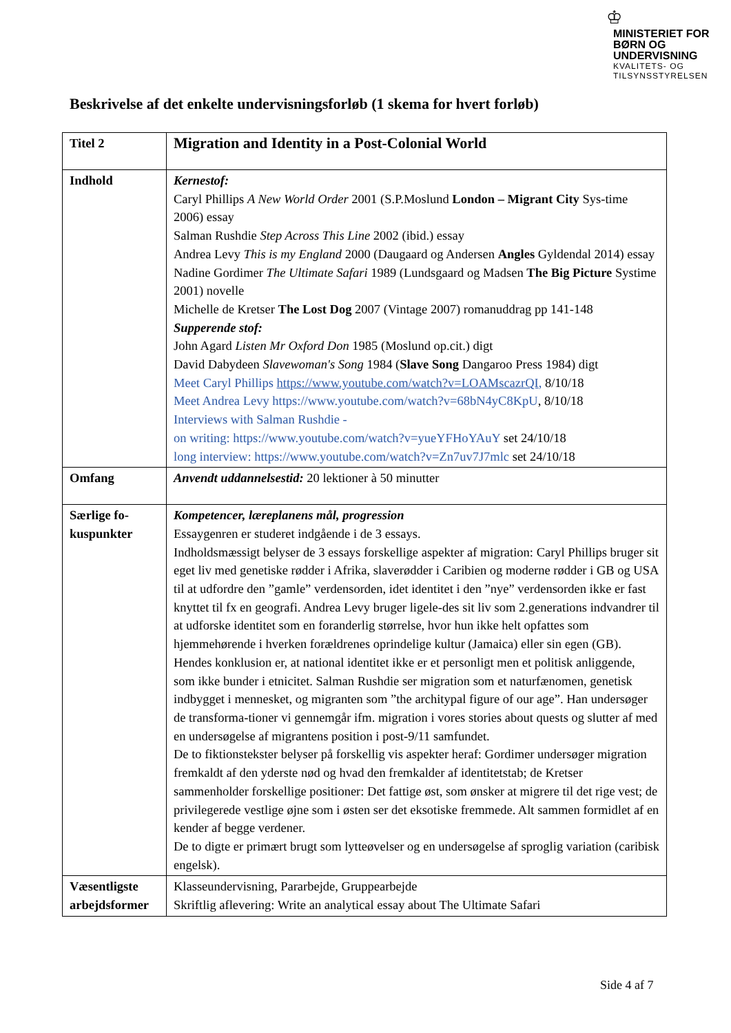♔
MINISTERIET FOR
BØRN OG
UNDERVISNING
KVALITETS- OG
TILSYNSSTYRELSEN
Beskrivelse af det enkelte undervisningsforløb (1 skema for hvert forløb)
| Titel 2 | Migration and Identity in a Post-Colonial World |
| Indhold | Kernestof: Caryl Phillips A New World Order 2001 (S.P.Moslund London – Migrant City Sys-time 2006) essay Salman Rushdie Step Across This Line 2002 (ibid.) essay Andrea Levy This is my England 2000 (Daugaard og Andersen Angles Gyldendal 2014) essay Nadine Gordimer The Ultimate Safari 1989 (Lundsgaard og Madsen The Big Picture Systime 2001) novelle Michelle de Kretser The Lost Dog 2007 (Vintage 2007) romanuddrag pp 141-148 Supperende stof: John Agard Listen Mr Oxford Don 1985 (Moslund op.cit.) digt David Dabydeen Slavewoman's Song 1984 ( Slave Song Dangaroo Press 1984) digt Meet Caryl Phillips https://www.youtube.com/watch?v=LOAMscazrQI , 8/10/18 Meet Andrea Levy https://www.youtube.com/watch?v=68bN4yC8KpU , 8/10/18 Interviews with Salman Rushdie - on writing: https://www.youtube.com/watch?v=yueYFHoYAuY set 24/10/18 long interview: https://www.youtube.com/watch?v=Zn7uv7J7mlc set 24/10/18 |
| Omfang | Anvendt uddannelsestid: 20 lektioner à 50 minutter |
| Særlige fo-kuspunkter | Kompetencer, læreplanens mål, progression Essaygenren er studeret indgående i de 3 essays. Indholdsmæssigt belyser de 3 essays forskellige aspekter af migration: Caryl Phillips bruger sit eget liv med genetiske rødder i Afrika, slaverødder i Caribien og moderne rødder i GB og USA til at udfordre den ”gamle” verdensorden, idet identitet i den ”nye” verdensorden ikke er fast knyttet til fx en geografi. Andrea Levy bruger ligele-des sit liv som 2.generations indvandrer til at udforske identitet som en foranderlig størrelse, hvor hun ikke helt opfattes som hjemmehørende i hverken forældrenes oprindelige kultur (Jamaica) eller sin egen (GB). Hendes konklusion er, at national identitet ikke er et personligt men et politisk anliggende, som ikke bunder i etnicitet. Salman Rushdie ser migration som et naturfænomen, genetisk indbygget i mennesket, og migranten som ”the architypal figure of our age”. Han undersøger de transforma-tioner vi gennemgår ifm. migration i vores stories about quests og slutter af med en undersøgelse af migrantens position i post-9/11 samfundet. De to fiktionstekster belyser på forskellig vis aspekter heraf: Gordimer undersøger migration fremkaldt af den yderste nød og hvad den fremkalder af identitetstab; de Kretser sammenholder forskellige positioner: Det fattige øst, som ønsker at migrere til det rige vest; de privilegerede vestlige øjne som i østen ser det eksotiske fremmede. Alt sammen formidlet af en kender af begge verdener. De to digte er primært brugt som lytteøvelser og en undersøgelse af sproglig variation (caribisk engelsk). |
| Væsentligste arbejdsformer | Klasseundervisning, Pararbejde, Gruppearbejde Skriftlig aflevering: Write an analytical essay about The Ultimate Safari |
Side 4 af 7